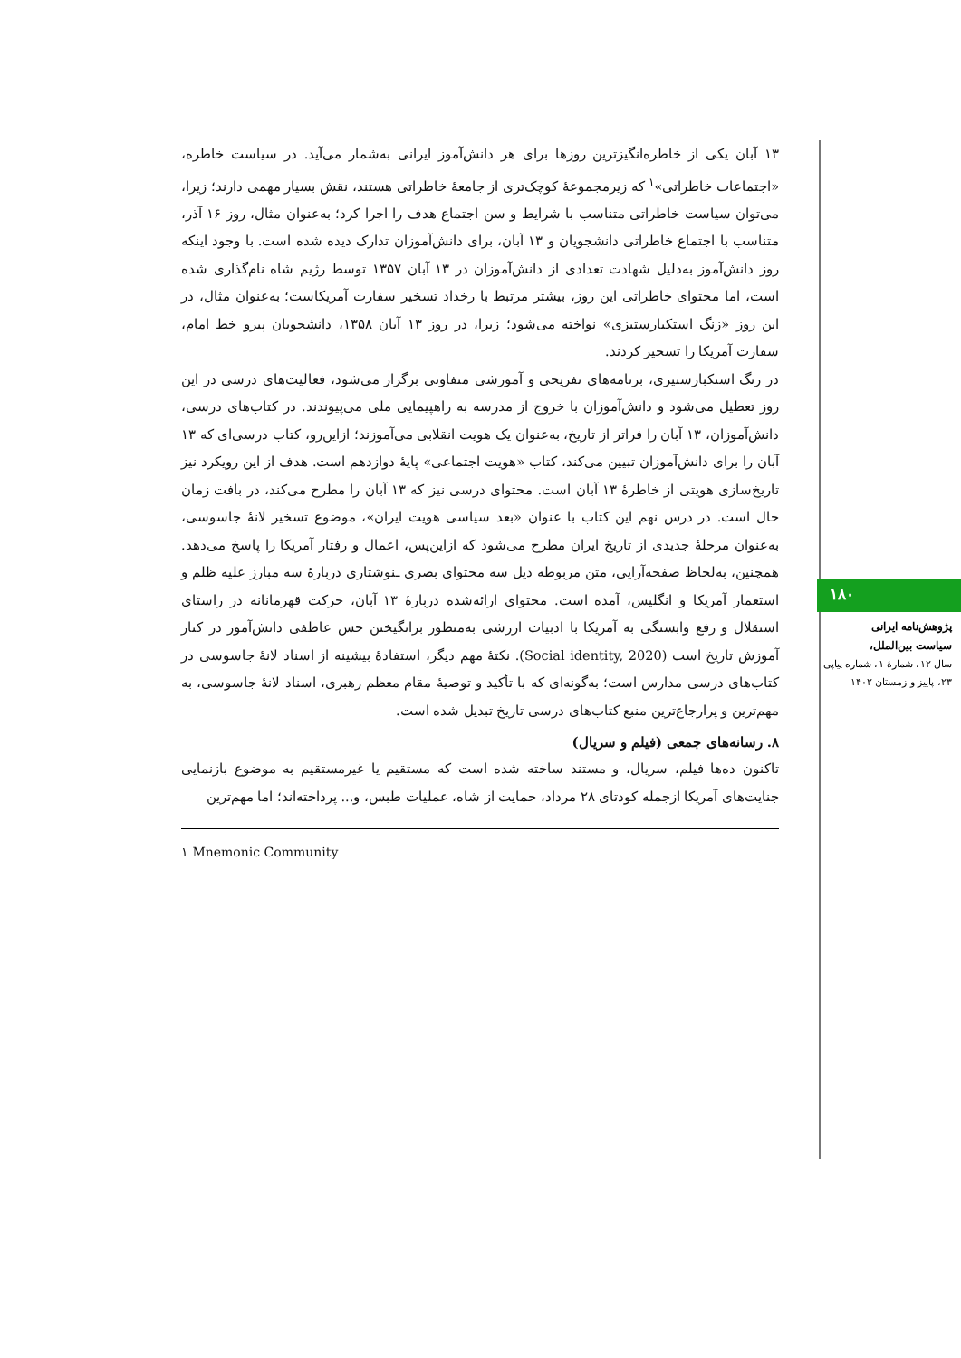۱۳ آبان یکی از خاطره‌انگیزترین روزها برای هر دانش‌آموز ایرانی به‌شمار می‌آید. در سیاست خاطره، «اجتماعات خاطراتی»<sup>۱</sup> که زیرمجموعهٔ کوچک‌تری از جامعهٔ خاطراتی هستند، نقش بسیار مهمی دارند؛ زیرا، می‌توان سیاست خاطراتی متناسب با شرایط و سن اجتماع هدف را اجرا کرد؛ به‌عنوان مثال، روز ۱۶ آذر، متناسب با اجتماع خاطراتی دانشجویان و ۱۳ آبان، برای دانش‌آموزان تدارک دیده شده است. با وجود اینکه روز دانش‌آموز به‌دلیل شهادت تعدادی از دانش‌آموزان در ۱۳ آبان ۱۳۵۷ توسط رژیم شاه نام‌گذاری شده است، اما محتوای خاطراتی این روز، بیشتر مرتبط با رخداد تسخیر سفارت آمریکاست؛ به‌عنوان مثال، در این روز «زنگ استکبارستیزی» نواخته می‌شود؛ زیرا، در روز ۱۳ آبان ۱۳۵۸، دانشجویان پیرو خط امام، سفارت آمریکا را تسخیر کردند.
در زنگ استکبارستیزی، برنامه‌های تفریحی و آموزشی متفاوتی برگزار می‌شود، فعالیت‌های درسی در این روز تعطیل می‌شود و دانش‌آموزان با خروج از مدرسه به راهپیمایی ملی می‌پیوندند. در کتاب‌های درسی، دانش‌آموزان، ۱۳ آبان را فراتر از تاریخ، به‌عنوان یک هویت انقلابی می‌آموزند؛ ازاین‌رو، کتاب درسی‌ای که ۱۳ آبان را برای دانش‌آموزان تبیین می‌کند، کتاب «هویت اجتماعی» پایهٔ دوازدهم است. هدف از این رویکرد نیز تاریخ‌سازی هویتی از خاطرهٔ ۱۳ آبان است. محتوای درسی نیز که ۱۳ آبان را مطرح می‌کند، در بافت زمان حال است. در درس نهم این کتاب با عنوان «بعد سیاسی هویت ایران»، موضوع تسخیر لانهٔ جاسوسی، به‌عنوان مرحلهٔ جدیدی از تاریخ ایران مطرح می‌شود که ازاین‌پس، اعمال و رفتار آمریکا را پاسخ می‌دهد. همچنین، به‌لحاظ صفحه‌آرایی، متن مربوطه ذیل سه محتوای بصری ـنوشتاری دربارهٔ سه مبارز علیه ظلم و استعمار آمریکا و انگلیس، آمده است. محتوای ارائه‌شده دربارهٔ ۱۳ آبان، حرکت قهرمانانه در راستای استقلال و رفع وابستگی به آمریکا با ادبیات ارزشی به‌منظور برانگیختن حس عاطفی دانش‌آموز در کنار آموزش تاریخ است (Social identity, 2020). نکتهٔ مهم دیگر، استفادهٔ بیشینه از اسناد لانهٔ جاسوسی در کتاب‌های درسی مدارس است؛ به‌گونه‌ای که با تأکید و توصیهٔ مقام معظم رهبری، اسناد لانهٔ جاسوسی، به مهم‌ترین و پرارجاع‌ترین منبع کتاب‌های درسی تاریخ تبدیل شده است.
۸. رسانه‌های جمعی (فیلم و سریال)
تاکنون ده‌ها فیلم، سریال، و مستند ساخته شده است که مستقیم یا غیرمستقیم به موضوع بازنمایی جنایت‌های آمریکا ازجمله کودتای ۲۸ مرداد، حمایت از شاه، عملیات طبس، و... پرداخته‌اند؛ اما مهم‌ترین
۱ Mnemonic Community
۱۸۰
پژوهش‌نامه ایرانی
سیاست بین‌الملل،
سال ۱۲، شمارهٔ ۱، شماره پیاپی ۲۳، پاییز و زمستان ۱۴۰۲